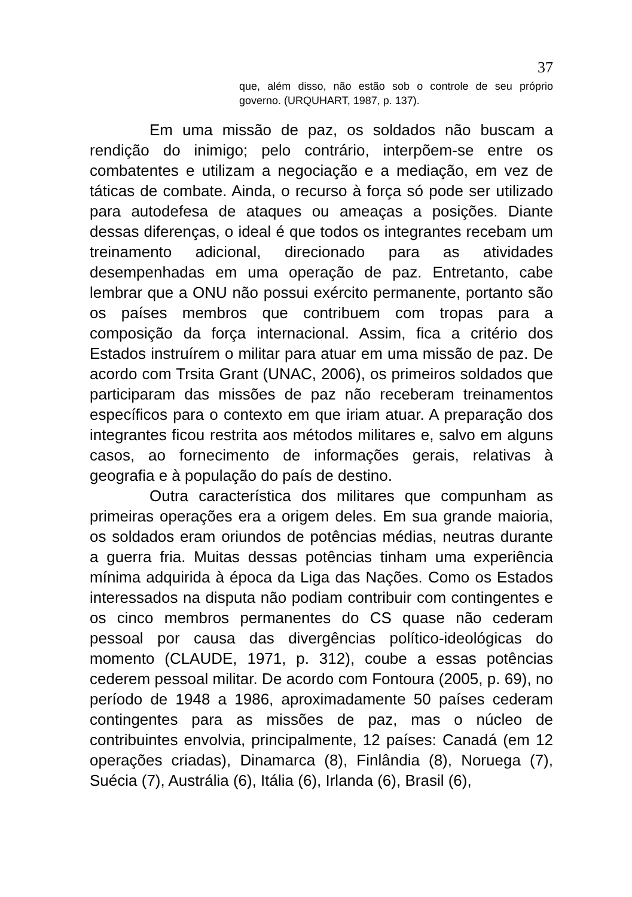37
que, além disso, não estão sob o controle de seu próprio governo. (URQUHART, 1987, p. 137).
Em uma missão de paz, os soldados não buscam a rendição do inimigo; pelo contrário, interpõem-se entre os combatentes e utilizam a negociação e a mediação, em vez de táticas de combate. Ainda, o recurso à força só pode ser utilizado para autodefesa de ataques ou ameaças a posições. Diante dessas diferenças, o ideal é que todos os integrantes recebam um treinamento adicional, direcionado para as atividades desempenhadas em uma operação de paz. Entretanto, cabe lembrar que a ONU não possui exército permanente, portanto são os países membros que contribuem com tropas para a composição da força internacional. Assim, fica a critério dos Estados instruírem o militar para atuar em uma missão de paz. De acordo com Trsita Grant (UNAC, 2006), os primeiros soldados que participaram das missões de paz não receberam treinamentos específicos para o contexto em que iriam atuar. A preparação dos integrantes ficou restrita aos métodos militares e, salvo em alguns casos, ao fornecimento de informações gerais, relativas à geografia e à população do país de destino.
Outra característica dos militares que compunham as primeiras operações era a origem deles. Em sua grande maioria, os soldados eram oriundos de potências médias, neutras durante a guerra fria. Muitas dessas potências tinham uma experiência mínima adquirida à época da Liga das Nações. Como os Estados interessados na disputa não podiam contribuir com contingentes e os cinco membros permanentes do CS quase não cederam pessoal por causa das divergências político-ideológicas do momento (CLAUDE, 1971, p. 312), coube a essas potências cederem pessoal militar. De acordo com Fontoura (2005, p. 69), no período de 1948 a 1986, aproximadamente 50 países cederam contingentes para as missões de paz, mas o núcleo de contribuintes envolvia, principalmente, 12 países: Canadá (em 12 operações criadas), Dinamarca (8), Finlândia (8), Noruega (7), Suécia (7), Austrália (6), Itália (6), Irlanda (6), Brasil (6),